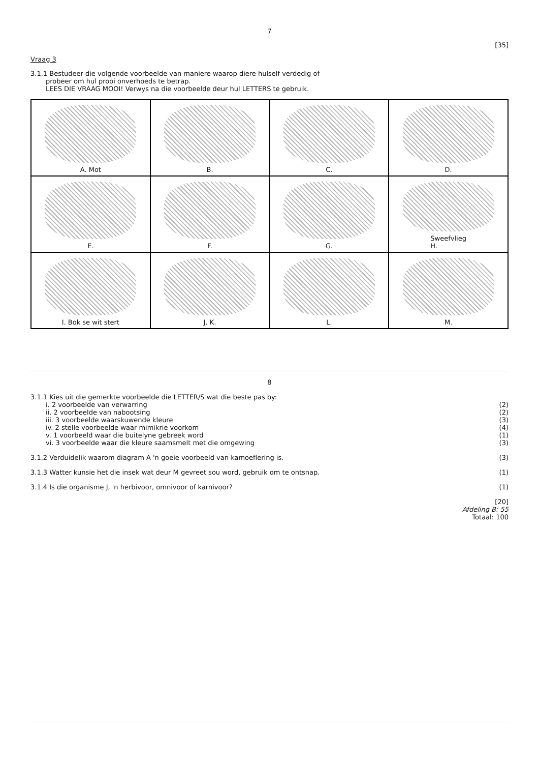7
[35]
Vraag 3
3.1.1 Bestudeer die volgende voorbeelde van maniere waarop diere hulself verdedig of
probeer om hul prooi onverhoeds te betrap.
LEES DIE VRAAG MOOI! Verwys na die voorbeelde deur hul LETTERS te gebruik.
A. Mot
B.
C.
D.
E.
F.
G.
Sweefvlieg
H.
I. Bok se wit stert
J. K.
L.
M.
8
3.1.1 Kies uit die gemerkte voorbeelde die LETTER/S wat die beste pas by:
i. 2 voorbeelde van verwarring (2)
ii. 2 voorbeelde van nabootsing (2)
iii. 3 voorbeelde waarskuwende kleure (3)
iv. 2 stelle voorbeelde waar mimikrie voorkom (4)
v. 1 voorbeeld waar die buitelyne gebreek word (1)
vi. 3 voorbeelde waar die kleure saamsmelt met die omgewing (3)
3.1.2 Verduidelik waarom diagram A 'n goeie voorbeeld van kamoeflering is. (3)
3.1.3 Watter kunsie het die insek wat deur M gevreet sou word, gebruik om te ontsnap. (1)
3.1.4 Is die organisme J, 'n herbivoor, omnivoor of karnivoor? (1)
[20]
Afdeling B: 55
Totaal: 100